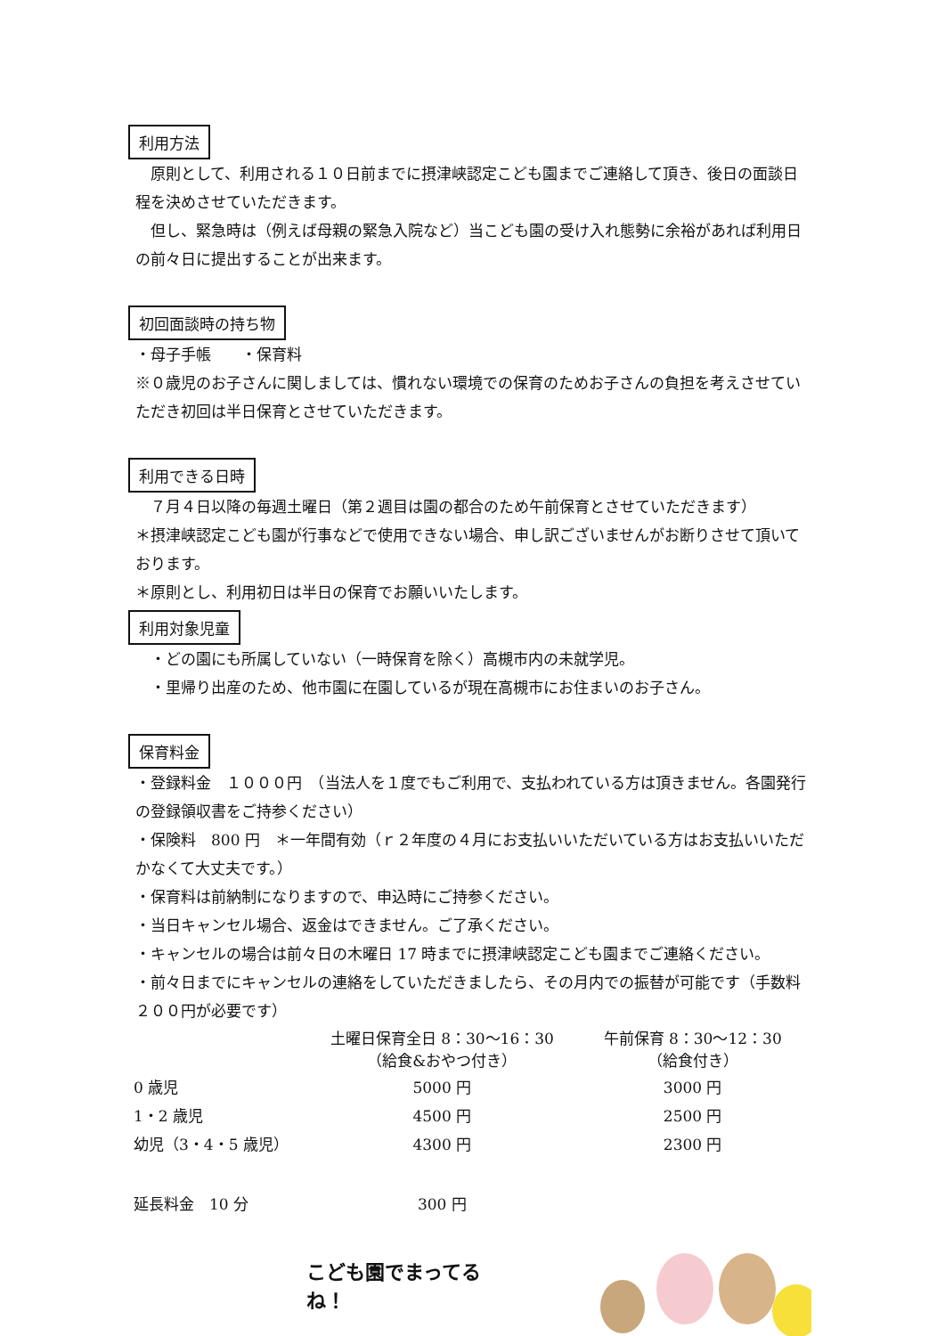利用方法
　原則として、利用される１０日前までに摂津峡認定こども園までご連絡して頂き、後日の面談日程を決めさせていただきます。
　但し、緊急時は（例えば母親の緊急入院など）当こども園の受け入れ態勢に余裕があれば利用日の前々日に提出することが出来ます。
初回面談時の持ち物
・母子手帳　　・保育料
※０歳児のお子さんに関しましては、慣れない環境での保育のためお子さんの負担を考えさせていただき初回は半日保育とさせていただきます。
利用できる日時
　７月４日以降の毎週土曜日（第２週目は園の都合のため午前保育とさせていただきます）
＊摂津峡認定こども園が行事などで使用できない場合、申し訳ございませんがお断りさせて頂いております。
＊原則とし、利用初日は半日の保育でお願いいたします。
利用対象児童
　・どの園にも所属していない（一時保育を除く）高槻市内の未就学児。
　・里帰り出産のため、他市園に在園しているが現在高槻市にお住まいのお子さん。
保育料金
・登録料金　１０００円　（当法人を１度でもご利用で、支払われている方は頂きません。各園発行の登録領収書をご持参ください）
・保険料　800 円　＊一年間有効（ｒ２年度の４月にお支払いいただいている方はお支払いいただかなくて大丈夫です。）
・保育料は前納制になりますので、申込時にご持参ください。
・当日キャンセル場合、返金はできません。ご了承ください。
・キャンセルの場合は前々日の木曜日 17 時までに摂津峡認定こども園までご連絡ください。
・前々日までにキャンセルの連絡をしていただきましたら、その月内での振替が可能です（手数料２００円が必要です）
| | 土曜日保育全日 8：30～16：30 （給食&おやつ付き） | 午前保育 8：30～12：30 （給食付き） |
| --- | --- | --- |
| 0 歳児 | 5000 円 | 3000 円 |
| 1・2 歳児 | 4500 円 | 2500 円 |
| 幼児（3・4・5 歳児） | 4300 円 | 2300 円 |
| 延長料金 10 分 | 300 円 | |
こども園でまってるね！